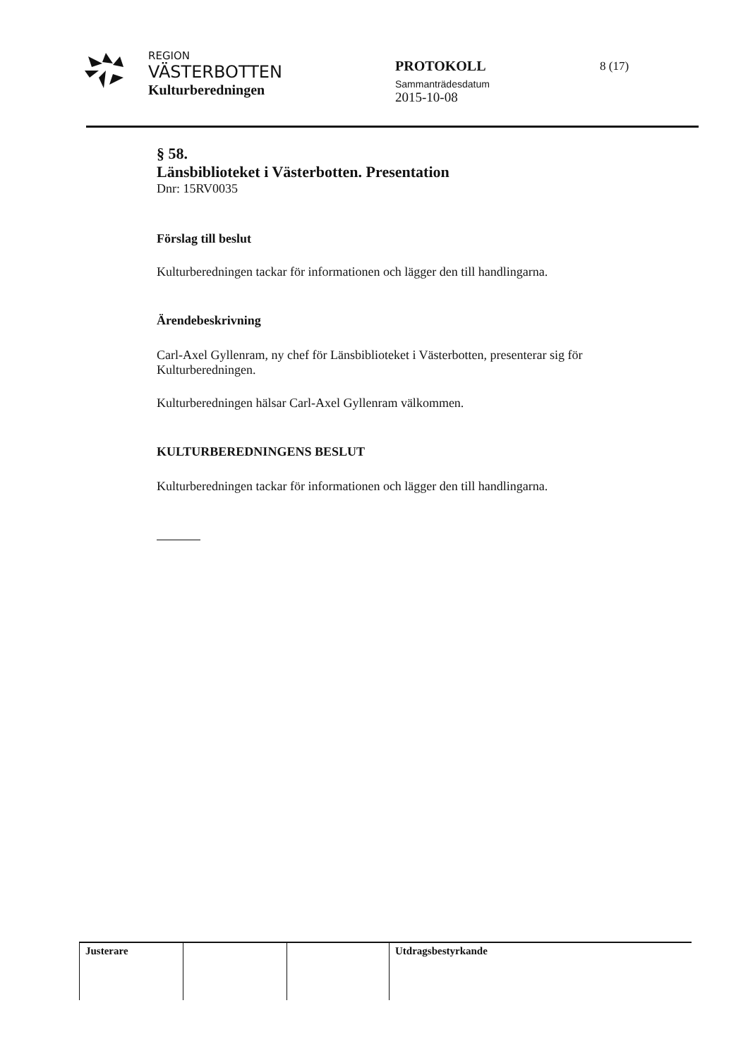REGION
VÄSTERBOTTEN
Kulturberedningen
PROTOKOLL
Sammanträdesdatum
2015-10-08
8 (17)
§ 58.
Länsbiblioteket i Västerbotten. Presentation
Dnr: 15RV0035
Förslag till beslut
Kulturberedningen tackar för informationen och lägger den till handlingarna.
Ärendebeskrivning
Carl-Axel Gyllenram, ny chef för Länsbiblioteket i Västerbotten, presenterar sig för Kulturberedningen.
Kulturberedningen hälsar Carl-Axel Gyllenram välkommen.
KULTURBEREDNINGENS BESLUT
Kulturberedningen tackar för informationen och lägger den till handlingarna.
| Justerare | | | Utdragsbestyrkande |